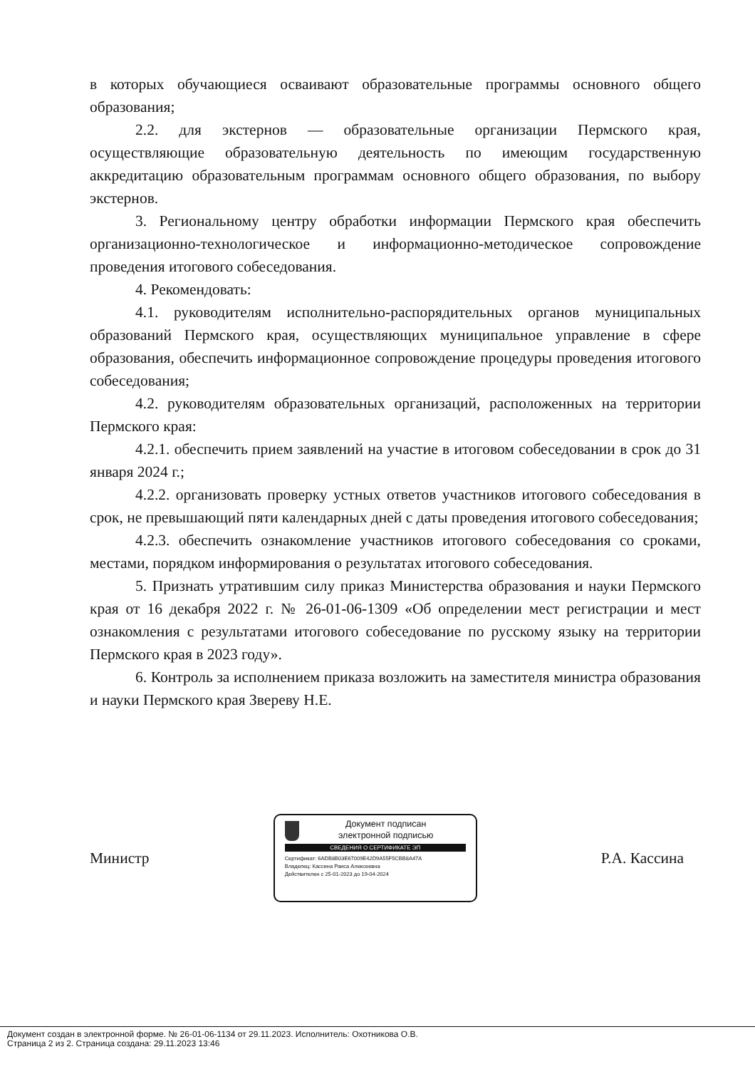в которых обучающиеся осваивают образовательные программы основного общего образования;
2.2. для экстернов — образовательные организации Пермского края, осуществляющие образовательную деятельность по имеющим государственную аккредитацию образовательным программам основного общего образования, по выбору экстернов.
3. Региональному центру обработки информации Пермского края обеспечить организационно-технологическое и информационно-методическое сопровождение проведения итогового собеседования.
4. Рекомендовать:
4.1. руководителям исполнительно-распорядительных органов муниципальных образований Пермского края, осуществляющих муниципальное управление в сфере образования, обеспечить информационное сопровождение процедуры проведения итогового собеседования;
4.2. руководителям образовательных организаций, расположенных на территории Пермского края:
4.2.1. обеспечить прием заявлений на участие в итоговом собеседовании в срок до 31 января 2024 г.;
4.2.2. организовать проверку устных ответов участников итогового собеседования в срок, не превышающий пяти календарных дней с даты проведения итогового собеседования;
4.2.3. обеспечить ознакомление участников итогового собеседования со сроками, местами, порядком информирования о результатах итогового собеседования.
5. Признать утратившим силу приказ Министерства образования и науки Пермского края от 16 декабря 2022 г. № 26-01-06-1309 «Об определении мест регистрации и мест ознакомления с результатами итогового собеседование по русскому языку на территории Пермского края в 2023 году».
6. Контроль за исполнением приказа возложить на заместителя министра образования и науки Пермского края Звереву Н.Е.
Министр
Документ подписан
электронной подписью
СВЕДЕНИЯ О СЕРТИФИКАТЕ ЭП
Сертификат: 6ADB8B03E67009E42D9A55F5CBB8A47A
Владелец: Кассина Раиса Алексеевна
Действителен с 25-01-2023 до 19-04-2024
Р.А. Кассина
Документ создан в электронной форме. № 26-01-06-1134 от 29.11.2023. Исполнитель: Охотникова О.В.
Страница 2 из 2. Страница создана: 29.11.2023 13:46